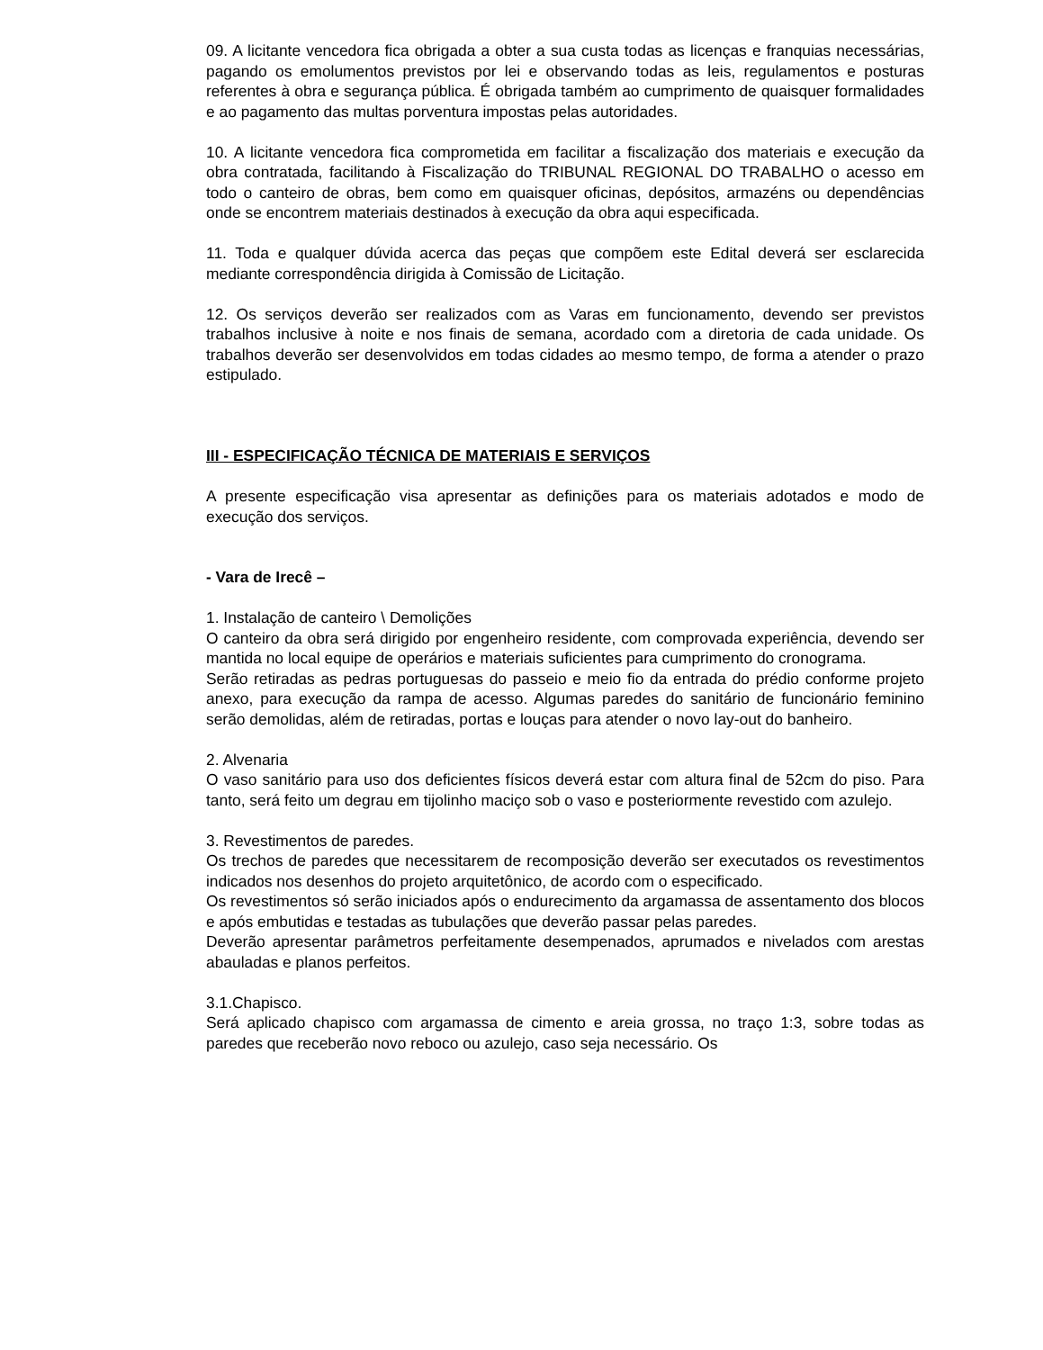09. A licitante vencedora fica obrigada a obter a sua custa todas as licenças e franquias necessárias, pagando os emolumentos previstos por lei e observando todas as leis, regulamentos e posturas referentes à obra e segurança pública. É obrigada também ao cumprimento de quaisquer formalidades e ao pagamento das multas porventura impostas pelas autoridades.
10. A licitante vencedora fica comprometida em facilitar a fiscalização dos materiais e execução da obra contratada, facilitando à Fiscalização do TRIBUNAL REGIONAL DO TRABALHO o acesso em todo o canteiro de obras, bem como em quaisquer oficinas, depósitos, armazéns ou dependências onde se encontrem materiais destinados à execução da obra aqui especificada.
11. Toda e qualquer dúvida acerca das peças que compõem este Edital deverá ser esclarecida mediante correspondência dirigida à Comissão de Licitação.
12. Os serviços deverão ser realizados com as Varas em funcionamento, devendo ser previstos trabalhos inclusive à noite e nos finais de semana, acordado com a diretoria de cada unidade. Os trabalhos deverão ser desenvolvidos em todas cidades ao mesmo tempo, de forma a atender o prazo estipulado.
III - ESPECIFICAÇÃO TÉCNICA DE MATERIAIS E SERVIÇOS
A presente especificação visa apresentar as definições para os materiais adotados e modo de execução dos serviços.
- Vara de Irecê –
1. Instalação de canteiro \ Demolições
O canteiro da obra será dirigido por engenheiro residente, com comprovada experiência, devendo ser mantida no local equipe de operários e materiais suficientes para cumprimento do cronograma.
Serão retiradas as pedras portuguesas do passeio e meio fio da entrada do prédio conforme projeto anexo, para execução da rampa de acesso. Algumas paredes do sanitário de funcionário feminino serão demolidas, além de retiradas, portas e louças para atender o novo lay-out do banheiro.
2. Alvenaria
O vaso sanitário para uso dos deficientes físicos deverá estar com altura final de 52cm do piso. Para tanto, será feito um degrau em tijolinho maciço sob o vaso e posteriormente revestido com azulejo.
3. Revestimentos de paredes.
Os trechos de paredes que necessitarem de recomposição deverão ser executados os revestimentos indicados nos desenhos do projeto arquitetônico, de acordo com o especificado.
Os revestimentos só serão iniciados após o endurecimento da argamassa de assentamento dos blocos e após embutidas e testadas as tubulações que deverão passar pelas paredes.
Deverão apresentar parâmetros perfeitamente desempenados, aprumados e nivelados com arestas abauladas e planos perfeitos.
3.1.Chapisco.
Será aplicado chapisco com argamassa de cimento e areia grossa, no traço 1:3, sobre todas as paredes que receberão novo reboco ou azulejo, caso seja necessário. Os